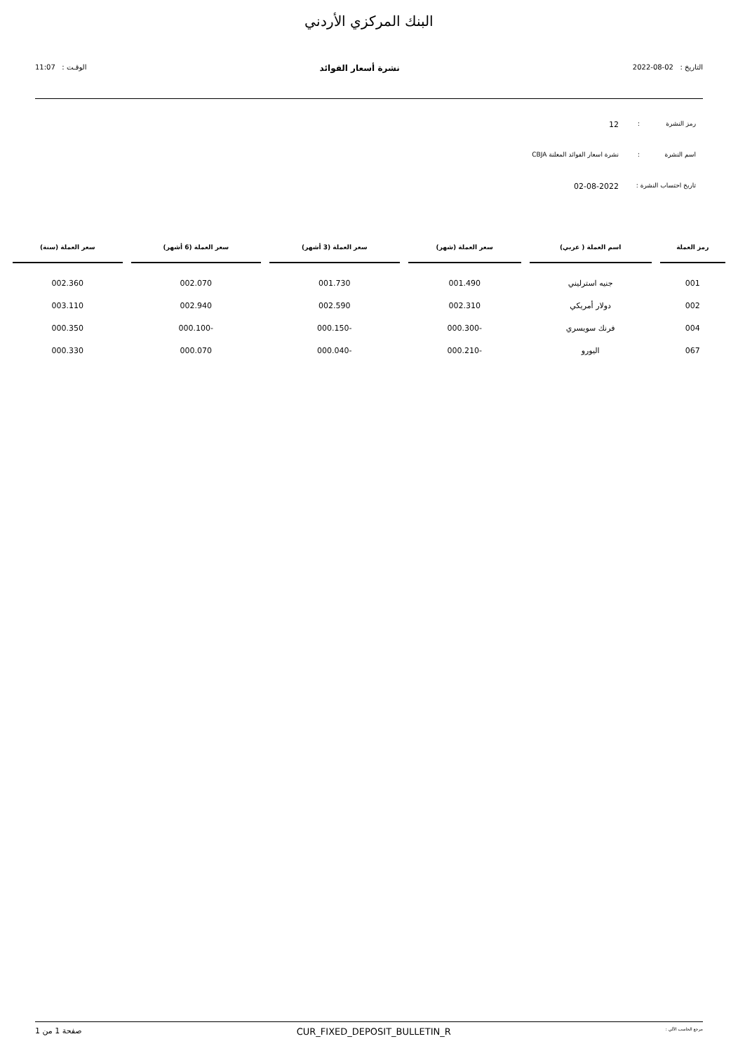البنك المركزي الأردني
التاريخ : 02-08-2022 نشرة أسعار الفوائد الوقـت : 11:07
رمز النشرة: 12
اسم النشرة: نشرة اسعار الفوائد المعلنة CBJA
تاريخ احتساب النشرة : 02-08-2022
| رمز العملة | اسم العملة ( عربي) | سعر العملة (شهر) | سعر العملة (3 أشهر) | سعر العملة (6 أشهر) | سعر العملة (سنة) |
| --- | --- | --- | --- | --- | --- |
| 001 | جنيه استرليني | 001.490 | 001.730 | 002.070 | 002.360 |
| 002 | دولار أمريكي | 002.310 | 002.590 | 002.940 | 003.110 |
| 004 | فرنك سويسري | -000.300 | -000.150 | -000.100 | 000.350 |
| 067 | اليورو | -000.210 | -000.040 | 000.070 | 000.330 |
مرجع الحاسب الآلي : CUR_FIXED_DEPOSIT_BULLETIN_R صفحة 1 من 1